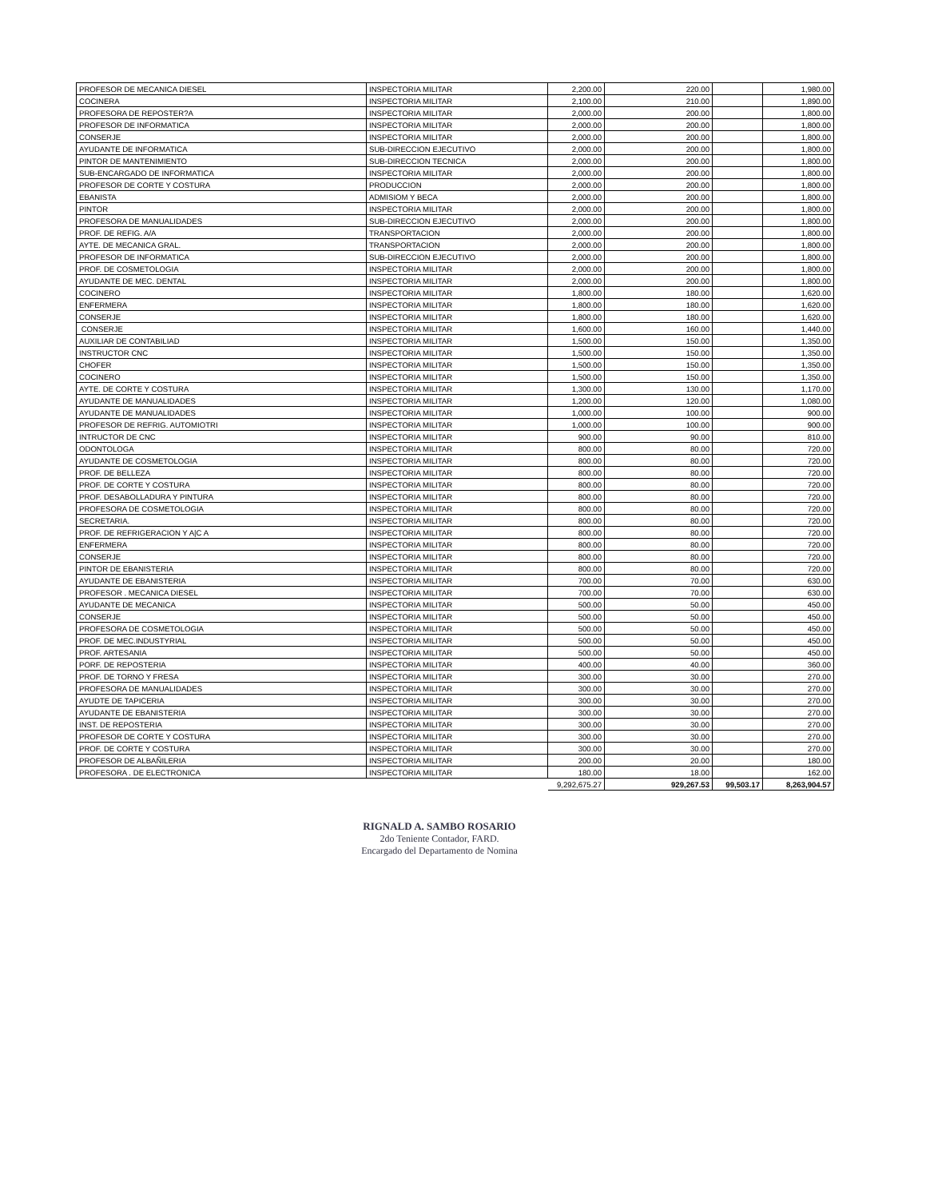| PROFESOR DE MECANICA DIESEL | INSPECTORIA MILITAR | 2,200.00 | 220.00 | | 1,980.00 |
| COCINERA | INSPECTORIA MILITAR | 2,100.00 | 210.00 | | 1,890.00 |
| PROFESORA DE REPOSTER?A | INSPECTORIA MILITAR | 2,000.00 | 200.00 | | 1,800.00 |
| PROFESOR DE INFORMATICA | INSPECTORIA MILITAR | 2,000.00 | 200.00 | | 1,800.00 |
| CONSERJE | INSPECTORIA MILITAR | 2,000.00 | 200.00 | | 1,800.00 |
| AYUDANTE DE INFORMATICA | SUB-DIRECCION EJECUTIVO | 2,000.00 | 200.00 | | 1,800.00 |
| PINTOR DE MANTENIMIENTO | SUB-DIRECCION TECNICA | 2,000.00 | 200.00 | | 1,800.00 |
| SUB-ENCARGADO DE INFORMATICA | INSPECTORIA MILITAR | 2,000.00 | 200.00 | | 1,800.00 |
| PROFESOR DE CORTE Y COSTURA | PRODUCCION | 2,000.00 | 200.00 | | 1,800.00 |
| EBANISTA | ADMISIOM Y BECA | 2,000.00 | 200.00 | | 1,800.00 |
| PINTOR | INSPECTORIA MILITAR | 2,000.00 | 200.00 | | 1,800.00 |
| PROFESORA DE MANUALIDADES | SUB-DIRECCION EJECUTIVO | 2,000.00 | 200.00 | | 1,800.00 |
| PROF. DE REFIG. A/A | TRANSPORTACION | 2,000.00 | 200.00 | | 1,800.00 |
| AYTE. DE MECANICA GRAL. | TRANSPORTACION | 2,000.00 | 200.00 | | 1,800.00 |
| PROFESOR DE INFORMATICA | SUB-DIRECCION EJECUTIVO | 2,000.00 | 200.00 | | 1,800.00 |
| PROF. DE COSMETOLOGIA | INSPECTORIA MILITAR | 2,000.00 | 200.00 | | 1,800.00 |
| AYUDANTE DE MEC. DENTAL | INSPECTORIA MILITAR | 2,000.00 | 200.00 | | 1,800.00 |
| COCINERO | INSPECTORIA MILITAR | 1,800.00 | 180.00 | | 1,620.00 |
| ENFERMERA | INSPECTORIA MILITAR | 1,800.00 | 180.00 | | 1,620.00 |
| CONSERJE | INSPECTORIA MILITAR | 1,800.00 | 180.00 | | 1,620.00 |
| CONSERJE | INSPECTORIA MILITAR | 1,600.00 | 160.00 | | 1,440.00 |
| AUXILIAR DE CONTABILIAD | INSPECTORIA MILITAR | 1,500.00 | 150.00 | | 1,350.00 |
| INSTRUCTOR CNC | INSPECTORIA MILITAR | 1,500.00 | 150.00 | | 1,350.00 |
| CHOFER | INSPECTORIA MILITAR | 1,500.00 | 150.00 | | 1,350.00 |
| COCINERO | INSPECTORIA MILITAR | 1,500.00 | 150.00 | | 1,350.00 |
| AYTE. DE CORTE Y COSTURA | INSPECTORIA MILITAR | 1,300.00 | 130.00 | | 1,170.00 |
| AYUDANTE DE MANUALIDADES | INSPECTORIA MILITAR | 1,200.00 | 120.00 | | 1,080.00 |
| AYUDANTE DE MANUALIDADES | INSPECTORIA MILITAR | 1,000.00 | 100.00 | | 900.00 |
| PROFESOR DE REFRIG. AUTOMIOTRI | INSPECTORIA MILITAR | 1,000.00 | 100.00 | | 900.00 |
| INTRUCTOR DE CNC | INSPECTORIA MILITAR | 900.00 | 90.00 | | 810.00 |
| ODONTOLOGA | INSPECTORIA MILITAR | 800.00 | 80.00 | | 720.00 |
| AYUDANTE DE COSMETOLOGIA | INSPECTORIA MILITAR | 800.00 | 80.00 | | 720.00 |
| PROF. DE BELLEZA | INSPECTORIA MILITAR | 800.00 | 80.00 | | 720.00 |
| PROF. DE CORTE Y COSTURA | INSPECTORIA MILITAR | 800.00 | 80.00 | | 720.00 |
| PROF. DESABOLLADURA Y PINTURA | INSPECTORIA MILITAR | 800.00 | 80.00 | | 720.00 |
| PROFESORA DE COSMETOLOGIA | INSPECTORIA MILITAR | 800.00 | 80.00 | | 720.00 |
| SECRETARIA. | INSPECTORIA MILITAR | 800.00 | 80.00 | | 720.00 |
| PROF. DE REFRIGERACION Y A/C A | INSPECTORIA MILITAR | 800.00 | 80.00 | | 720.00 |
| ENFERMERA | INSPECTORIA MILITAR | 800.00 | 80.00 | | 720.00 |
| CONSERJE | INSPECTORIA MILITAR | 800.00 | 80.00 | | 720.00 |
| PINTOR DE EBANISTERIA | INSPECTORIA MILITAR | 800.00 | 80.00 | | 720.00 |
| AYUDANTE DE EBANISTERIA | INSPECTORIA MILITAR | 700.00 | 70.00 | | 630.00 |
| PROFESOR . MECANICA DIESEL | INSPECTORIA MILITAR | 700.00 | 70.00 | | 630.00 |
| AYUDANTE DE MECANICA | INSPECTORIA MILITAR | 500.00 | 50.00 | | 450.00 |
| CONSERJE | INSPECTORIA MILITAR | 500.00 | 50.00 | | 450.00 |
| PROFESORA DE COSMETOLOGIA | INSPECTORIA MILITAR | 500.00 | 50.00 | | 450.00 |
| PROF. DE MEC.INDUSTYRIAL | INSPECTORIA MILITAR | 500.00 | 50.00 | | 450.00 |
| PROF. ARTESANIA | INSPECTORIA MILITAR | 500.00 | 50.00 | | 450.00 |
| PORF. DE REPOSTERIA | INSPECTORIA MILITAR | 400.00 | 40.00 | | 360.00 |
| PROF. DE TORNO Y FRESA | INSPECTORIA MILITAR | 300.00 | 30.00 | | 270.00 |
| PROFESORA DE MANUALIDADES | INSPECTORIA MILITAR | 300.00 | 30.00 | | 270.00 |
| AYUDTE DE TAPICERIA | INSPECTORIA MILITAR | 300.00 | 30.00 | | 270.00 |
| AYUDANTE DE EBANISTERIA | INSPECTORIA MILITAR | 300.00 | 30.00 | | 270.00 |
| INST. DE REPOSTERIA | INSPECTORIA MILITAR | 300.00 | 30.00 | | 270.00 |
| PROFESOR DE CORTE Y COSTURA | INSPECTORIA MILITAR | 300.00 | 30.00 | | 270.00 |
| PROF. DE CORTE Y COSTURA | INSPECTORIA MILITAR | 300.00 | 30.00 | | 270.00 |
| PROFESOR DE ALBAÑILERIA | INSPECTORIA MILITAR | 200.00 | 20.00 | | 180.00 |
| PROFESORA . DE ELECTRONICA | INSPECTORIA MILITAR | 180.00 | 18.00 | | 162.00 |
| | | 9,292,675.27 | 929,267.53 | 99,503.17 | 8,263,904.57 |
RIGNALD A. SAMBO ROSARIO
2do Teniente Contador, FARD.
Encargado del Departamento de Nomina